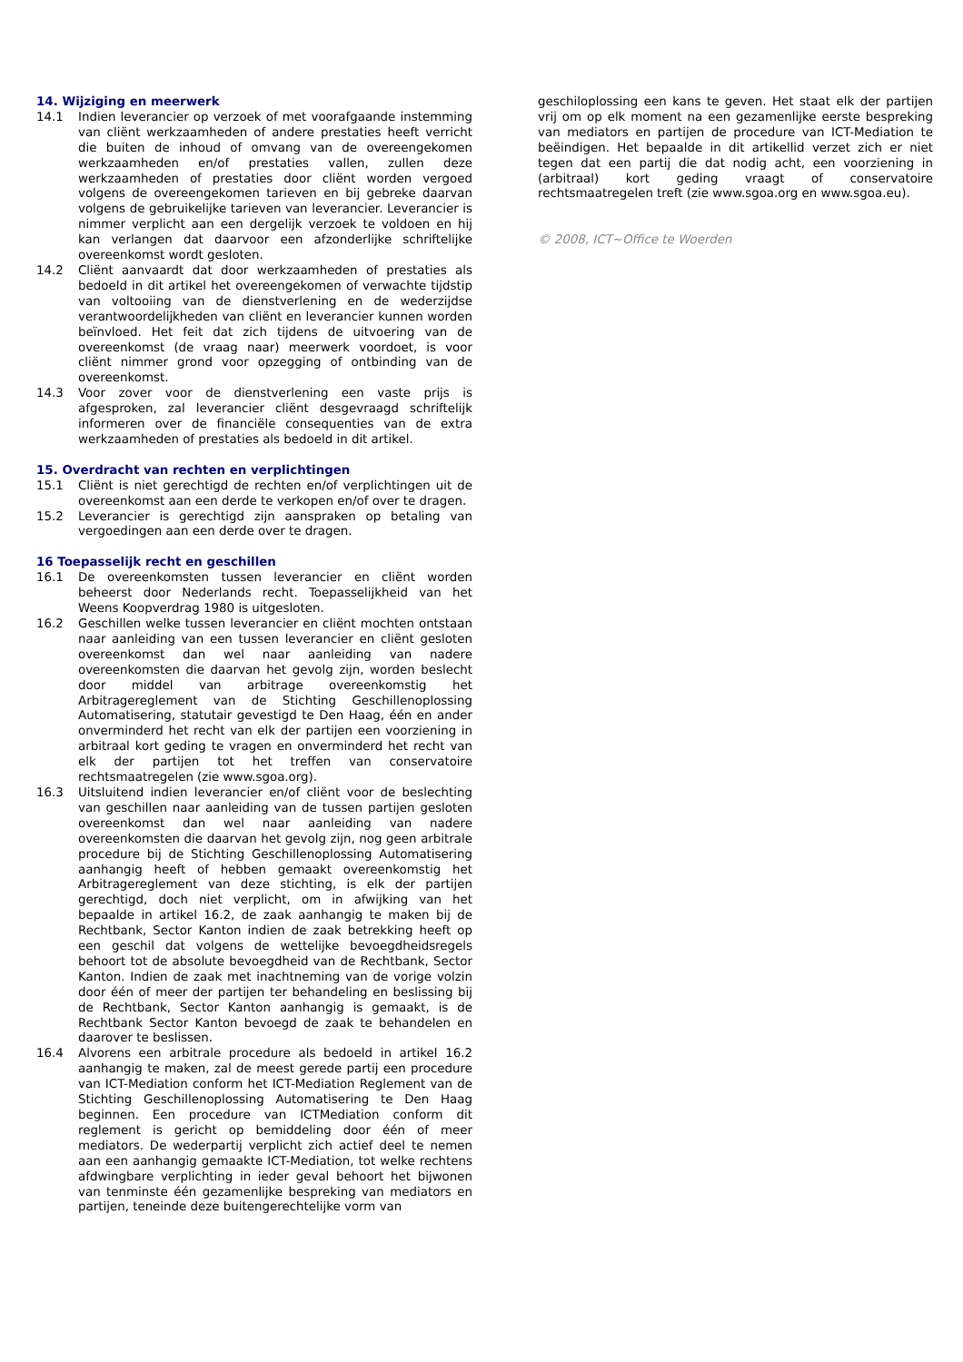14. Wijziging en meerwerk
14.1 Indien leverancier op verzoek of met voorafgaande instemming van cliënt werkzaamheden of andere prestaties heeft verricht die buiten de inhoud of omvang van de overeengekomen werkzaamheden en/of prestaties vallen, zullen deze werkzaamheden of prestaties door cliënt worden vergoed volgens de overeengekomen tarieven en bij gebreke daarvan volgens de gebruikelijke tarieven van leverancier. Leverancier is nimmer verplicht aan een dergelijk verzoek te voldoen en hij kan verlangen dat daarvoor een afzonderlijke schriftelijke overeenkomst wordt gesloten.
14.2 Cliënt aanvaardt dat door werkzaamheden of prestaties als bedoeld in dit artikel het overeengekomen of verwachte tijdstip van voltooiing van de dienstverlening en de wederzijdse verantwoordelijkheden van cliënt en leverancier kunnen worden beïnvloed. Het feit dat zich tijdens de uitvoering van de overeenkomst (de vraag naar) meerwerk voordoet, is voor cliënt nimmer grond voor opzegging of ontbinding van de overeenkomst.
14.3 Voor zover voor de dienstverlening een vaste prijs is afgesproken, zal leverancier cliënt desgevraagd schriftelijk informeren over de financiële consequenties van de extra werkzaamheden of prestaties als bedoeld in dit artikel.
15. Overdracht van rechten en verplichtingen
15.1 Cliënt is niet gerechtigd de rechten en/of verplichtingen uit de overeenkomst aan een derde te verkopen en/of over te dragen.
15.2 Leverancier is gerechtigd zijn aanspraken op betaling van vergoedingen aan een derde over te dragen.
16 Toepasselijk recht en geschillen
16.1 De overeenkomsten tussen leverancier en cliënt worden beheerst door Nederlands recht. Toepasselijkheid van het Weens Koopverdrag 1980 is uitgesloten.
16.2 Geschillen welke tussen leverancier en cliënt mochten ontstaan naar aanleiding van een tussen leverancier en cliënt gesloten overeenkomst dan wel naar aanleiding van nadere overeenkomsten die daarvan het gevolg zijn, worden beslecht door middel van arbitrage overeenkomstig het Arbitragereglement van de Stichting Geschillenoplossing Automatisering, statutair gevestigd te Den Haag, één en ander onverminderd het recht van elk der partijen een voorziening in arbitraal kort geding te vragen en onverminderd het recht van elk der partijen tot het treffen van conservatoire rechtsmaatregelen (zie www.sgoa.org).
16.3 Uitsluitend indien leverancier en/of cliënt voor de beslechting van geschillen naar aanleiding van de tussen partijen gesloten overeenkomst dan wel naar aanleiding van nadere overeenkomsten die daarvan het gevolg zijn, nog geen arbitrale procedure bij de Stichting Geschillenoplossing Automatisering aanhangig heeft of hebben gemaakt overeenkomstig het Arbitragereglement van deze stichting, is elk der partijen gerechtigd, doch niet verplicht, om in afwijking van het bepaalde in artikel 16.2, de zaak aanhangig te maken bij de Rechtbank, Sector Kanton indien de zaak betrekking heeft op een geschil dat volgens de wettelijke bevoegdheidsregels behoort tot de absolute bevoegdheid van de Rechtbank, Sector Kanton. Indien de zaak met inachtneming van de vorige volzin door één of meer der partijen ter behandeling en beslissing bij de Rechtbank, Sector Kanton aanhangig is gemaakt, is de Rechtbank Sector Kanton bevoegd de zaak te behandelen en daarover te beslissen.
16.4 Alvorens een arbitrale procedure als bedoeld in artikel 16.2 aanhangig te maken, zal de meest gerede partij een procedure van ICT-Mediation conform het ICT-Mediation Reglement van de Stichting Geschillenoplossing Automatisering te Den Haag beginnen. Een procedure van ICTMediation conform dit reglement is gericht op bemiddeling door één of meer mediators. De wederpartij verplicht zich actief deel te nemen aan een aanhangig gemaakte ICT-Mediation, tot welke rechtens afdwingbare verplichting in ieder geval behoort het bijwonen van tenminste één gezamenlijke bespreking van mediators en partijen, teneinde deze buitengerechtelijke vorm van
geschiloplossing een kans te geven. Het staat elk der partijen vrij om op elk moment na een gezamenlijke eerste bespreking van mediators en partijen de procedure van ICT-Mediation te beëindigen. Het bepaalde in dit artikellid verzet zich er niet tegen dat een partij die dat nodig acht, een voorziening in (arbitraal) kort geding vraagt of conservatoire rechtsmaatregelen treft (zie www.sgoa.org en www.sgoa.eu).
© 2008, ICT~Office te Woerden